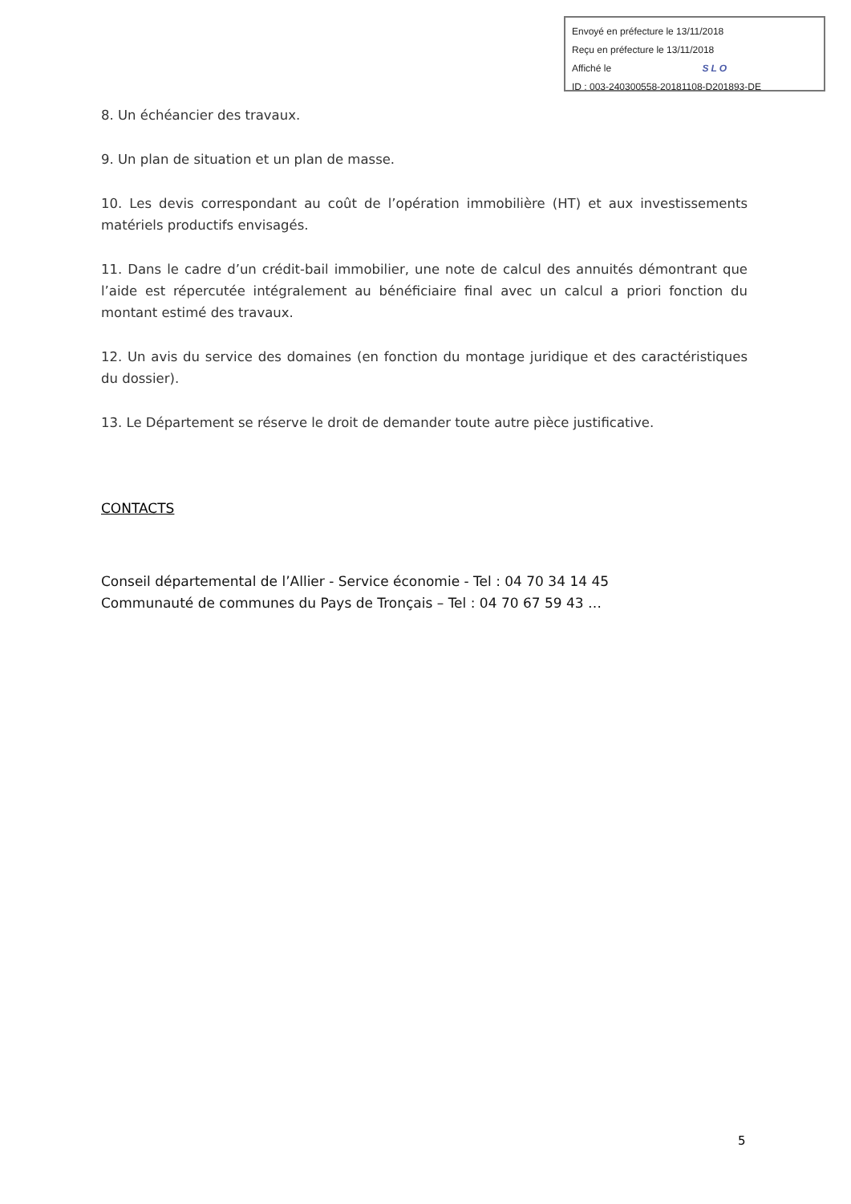Envoyé en préfecture le 13/11/2018
Reçu en préfecture le 13/11/2018
Affiché le SLO
ID : 003-240300558-20181108-D201893-DE
8. Un échéancier des travaux.
9. Un plan de situation et un plan de masse.
10. Les devis correspondant au coût de l’opération immobilière (HT) et aux investissements matériels productifs envisagés.
11. Dans le cadre d’un crédit-bail immobilier, une note de calcul des annuités démontrant que l’aide est répercutée intégralement au bénéficiaire final avec un calcul a priori fonction du montant estimé des travaux.
12. Un avis du service des domaines (en fonction du montage juridique et des caractéristiques du dossier).
13. Le Département se réserve le droit de demander toute autre pièce justificative.
CONTACTS
Conseil départemental de l’Allier - Service économie - Tel : 04 70 34 14 45
Communauté de communes du Pays de Tronçais – Tel : 04 70 67 59 43 …
5